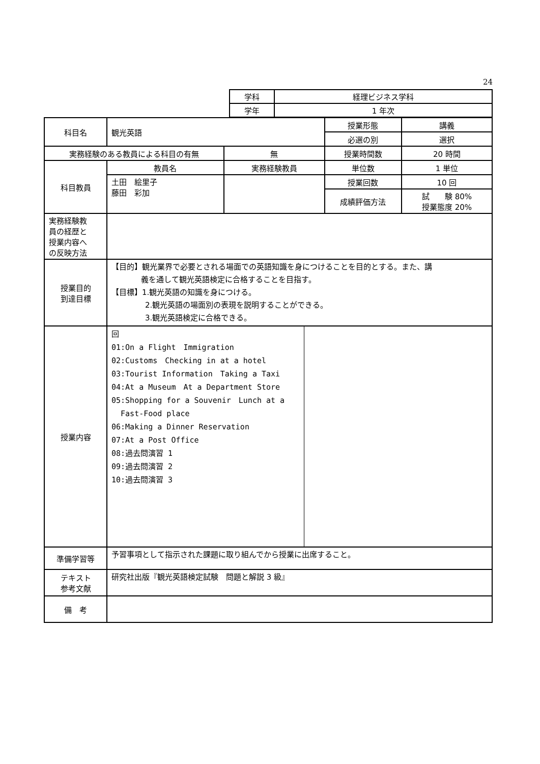24
| 学科 | 経理ビジネス学科 |
| 学年 | 1 年次 |
| 科目名 | 観光英語 | | 授業形態 | 講義 |
| | | | 必選の別 | 選択 |
| 実務経験のある教員による科目の有無 | | 無 | 授業時間数 | 20 時間 |
| 科目教員 | 教員名 | 実務経験教員 | 単位数 | 1 単位 |
| | 土田 絵里子 藤田 彩加 | | 授業回数 | 10 回 |
| | | | 成績評価方法 | 試 験 80% 授業態度 20% |
| 実務経験教 員の経歴と 授業内容へ の反映方法 | | | | |
| 授業目的 到達目標 | 【目的】観光業界で必要とされる場面での英語知識を身につけることを目的とする。また、講 義を通して観光英語検定に合格することを目指す。 【目標】1.観光英語の知識を身につける。 2.観光英語の場面別の表現を説明することができる。 3.観光英語検定に合格できる。 | | | |
| 授業内容 | / 回 01:On a Flight Immigration 02:Customs Checking in at a hotel 03:Tourist Information Taking a Taxi 04:At a Museum At a Department Store 05:Shopping for a Souvenir Lunch at a Fast-Food place 06:Making a Dinner Reservation 07:At a Post Office 08:過去問演習 1 09:過去問演習 2 10:過去問演習 3 / / | | | |
| 準備学習等 | 予習事項として指示された課題に取り組んでから授業に出席すること。 | | | |
| テキスト 参考文献 | 研究社出版『観光英語検定試験 問題と解説 3 級』 | | | |
| 備 考 | | | | |